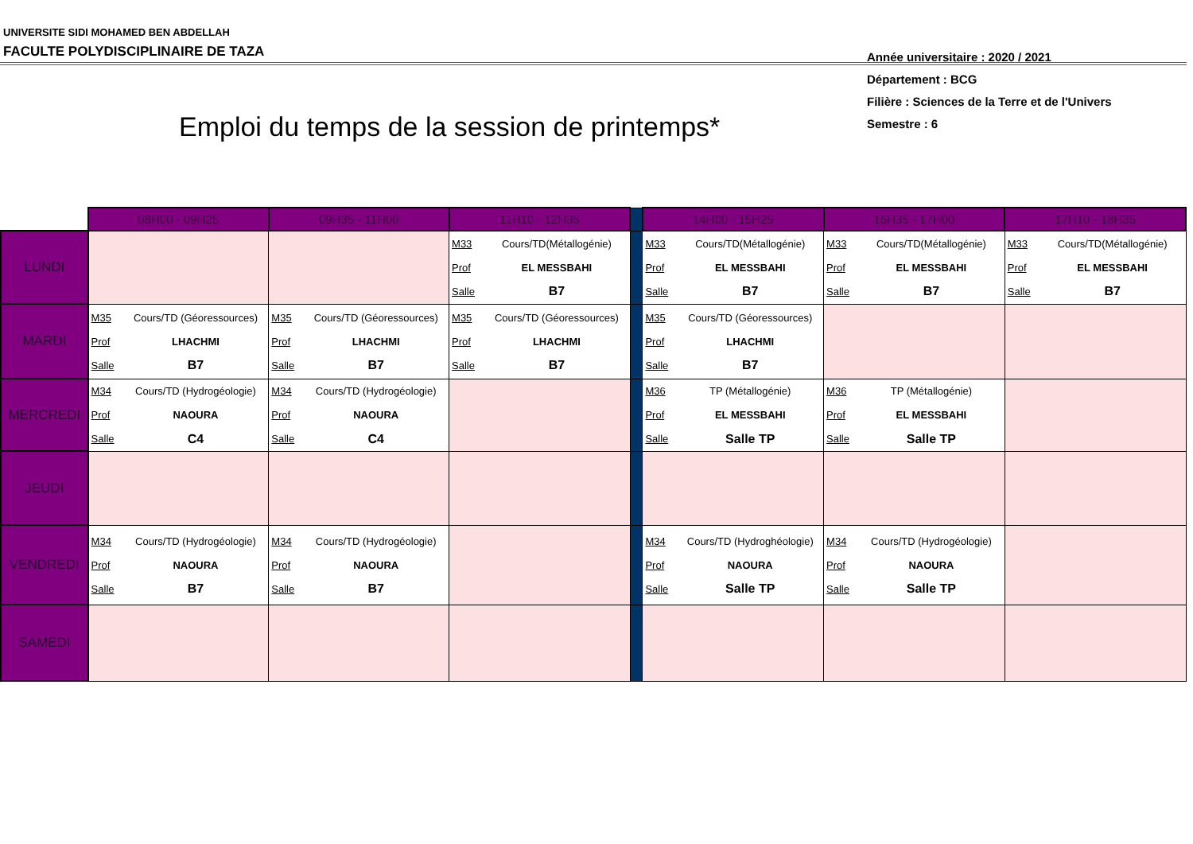UNIVERSITE SIDI MOHAMED BEN ABDELLAH
FACULTE POLYDISCIPLINAIRE DE TAZA
Année universitaire : 2020 / 2021
Département : BCG
Filière : Sciences de la Terre et de l'Univers
Semestre : 6
Emploi du temps de la session de printemps*
| | 08H00 - 09H25 | 09H35 - 11H00 | 11H10 - 12H35 | | 14H00 - 15H25 | 15H35 - 17H00 | 17H10 - 18H35 |
| LUNDI | | | / M33 / Cours/TD(Métallogénie) / / Prof / EL MESSBAHI / / Salle / B7 / | | / M33 / Cours/TD(Métallogénie) / / Prof / EL MESSBAHI / / Salle / B7 / | / M33 / Cours/TD(Métallogénie) / / Prof / EL MESSBAHI / / Salle / B7 / | / M33 / Cours/TD(Métallogénie) / / Prof / EL MESSBAHI / / Salle / B7 / |
| MARDI | / M35 / Cours/TD (Géoressources) / / Prof / LHACHMI / / Salle / B7 / | / M35 / Cours/TD (Géoressources) / / Prof / LHACHMI / / Salle / B7 / | / M35 / Cours/TD (Géoressources) / / Prof / LHACHMI / / Salle / B7 / | | / M35 / Cours/TD (Géoressources) / / Prof / LHACHMI / / Salle / B7 / | | |
| MERCREDI | / M34 / Cours/TD (Hydrogéologie) / / Prof / NAOURA / / Salle / C4 / | / M34 / Cours/TD (Hydrogéologie) / / Prof / NAOURA / / Salle / C4 / | | | / M36 / TP (Métallogénie) / / Prof / EL MESSBAHI / / Salle / Salle TP / | / M36 / TP (Métallogénie) / / Prof / EL MESSBAHI / / Salle / Salle TP / | |
| JEUDI | | | | | | | |
| VENDREDI | / M34 / Cours/TD (Hydrogéologie) / / Prof / NAOURA / / Salle / B7 / | / M34 / Cours/TD (Hydrogéologie) / / Prof / NAOURA / / Salle / B7 / | | | / M34 / Cours/TD (Hydroghéologie) / / Prof / NAOURA / / Salle / Salle TP / | / M34 / Cours/TD (Hydrogéologie) / / Prof / NAOURA / / Salle / Salle TP / | |
| SAMEDI | | | | | | | |